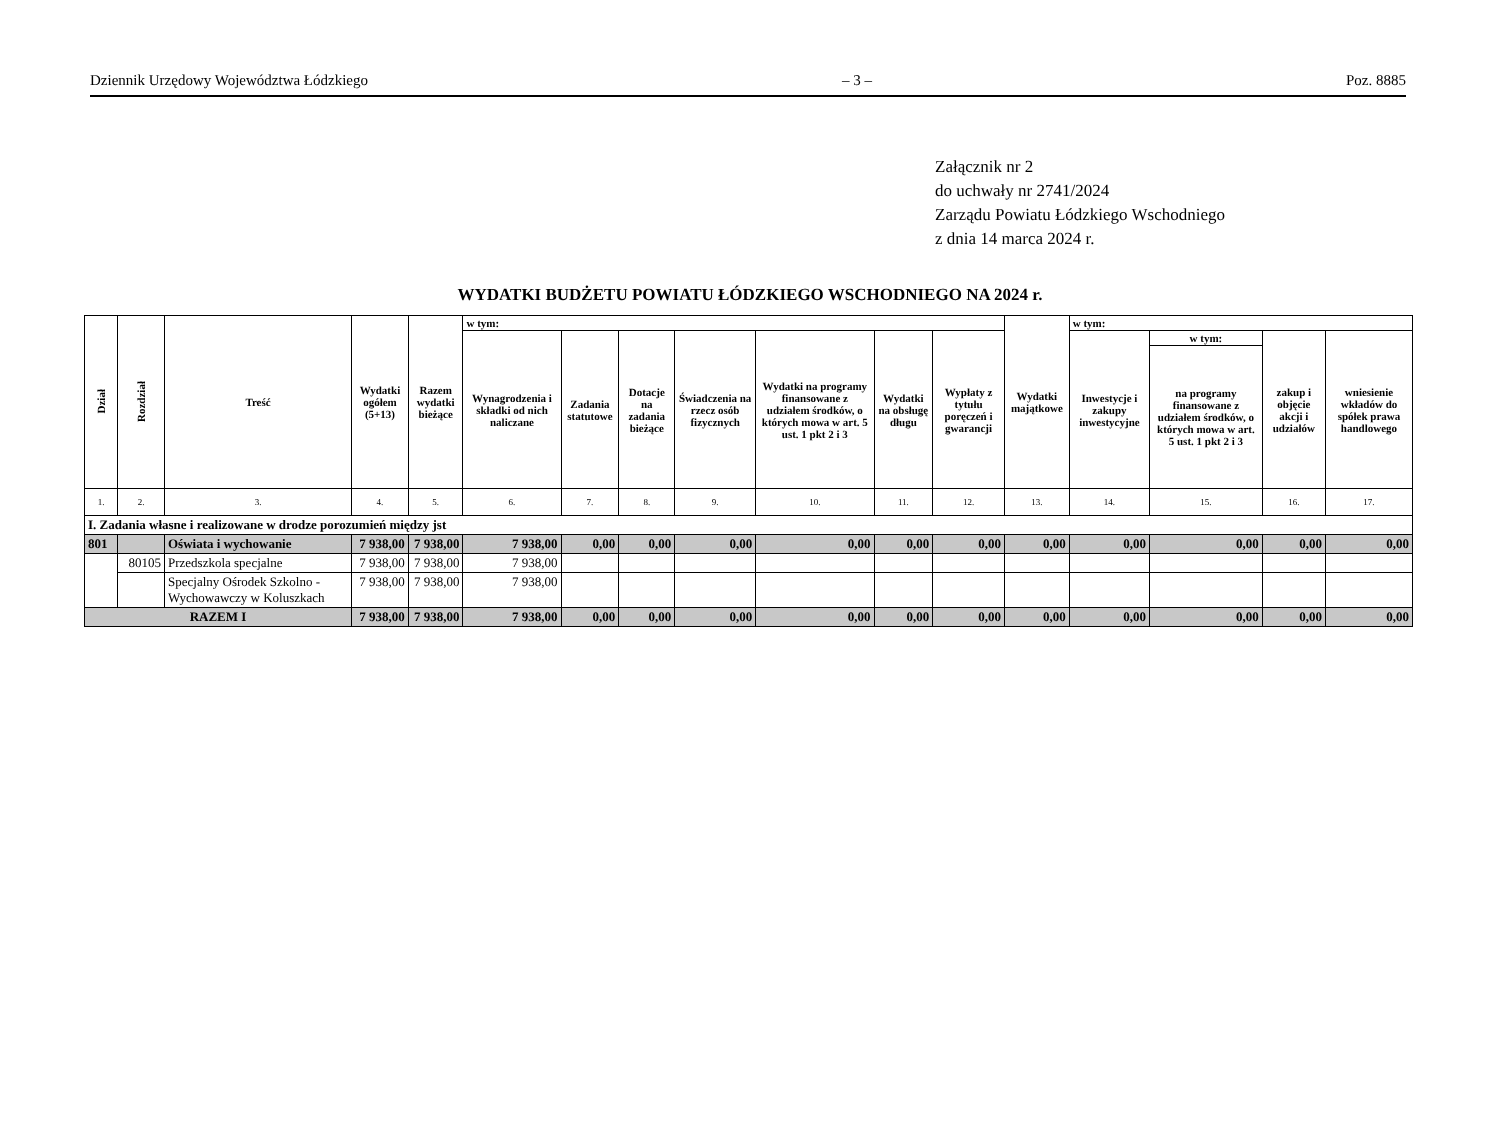Dziennik Urzędowy Województwa Łódzkiego – 3 – Poz. 8885
Załącznik nr 2
do uchwały nr 2741/2024
Zarządu Powiatu Łódzkiego Wschodniego
z dnia 14 marca 2024 r.
WYDATKI BUDŻETU POWIATU ŁÓDZKIEGO WSCHODNIEGO NA 2024 r.
| Dział | Rozdział | Treść | Wydatki ogółem (5+13) | Razem wydatki bieżące | w tym: | | | | | | | Wydatki majątkowe | w tym: | | | |
| --- | --- | --- | --- | --- | --- | --- | --- | --- | --- | --- | --- | --- | --- | --- | --- | --- |
| | | | | | Wynagrodzenia i składki od nich naliczane | Zadania statutowe | Dotacje na zadania bieżące | Świadczenia na rzecz osób fizycznych | Wydatki na programy finansowane z udziałem środków, o których mowa w art. 5 ust. 1 pkt 2 i 3 | Wydatki na obsługę długu | Wypłaty z tytułu poręczeń i gwarancji | | Inwestycje i zakupy inwestycyjne | w tym: | zakup i objęcie akcji i udziałów | wniesienie wkładów do spółek prawa handlowego |
| | | | | | | | | | | | | | | na programy finansowane z udziałem środków, o których mowa w art. 5 ust. 1 pkt 2 i 3 | | |
| 1. | 2. | 3. | 4. | 5. | 6. | 7. | 8. | 9. | 10. | 11. | 12. | 13. | 14. | 15. | 16. | 17. |
| I. Zadania własne i realizowane w drodze porozumień między jst | | | | | | | | | | | | | | | | |
| 801 | | Oświata i wychowanie | 7 938,00 | 7 938,00 | 7 938,00 | 0,00 | 0,00 | 0,00 | 0,00 | 0,00 | 0,00 | 0,00 | 0,00 | 0,00 | 0,00 | 0,00 |
| | 80105 | Przedszkola specjalne | 7 938,00 | 7 938,00 | 7 938,00 | | | | | | | | | | | |
| | | Specjalny Ośrodek Szkolno - Wychowawczy w Koluszkach | 7 938,00 | 7 938,00 | 7 938,00 | | | | | | | | | | | |
| RAZEM I | | | 7 938,00 | 7 938,00 | 7 938,00 | 0,00 | 0,00 | 0,00 | 0,00 | 0,00 | 0,00 | 0,00 | 0,00 | 0,00 | 0,00 | 0,00 |